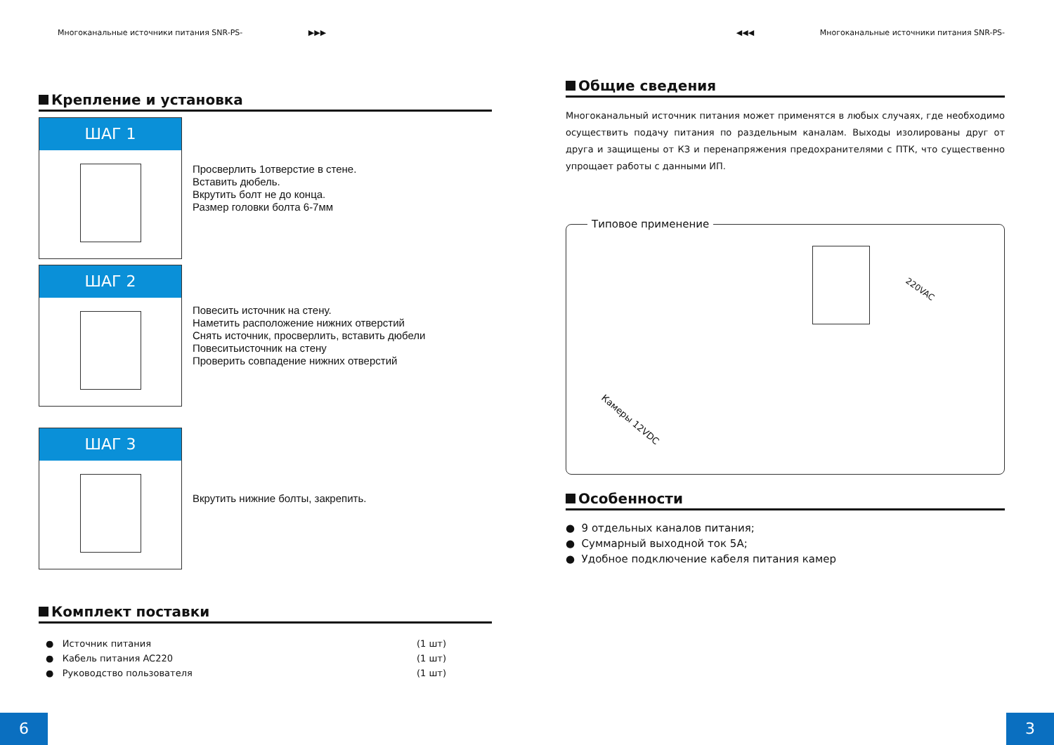Многоканальные источники питания SNR-PS- ▶▶▶
Крепление и установка
ШАГ 1
Просверлить 1отверстие в стене.
Вставить дюбель.
Вкрутить болт не до конца.
Размер головки болта 6-7мм
ШАГ 2
Повесить источник на стену.
Наметить расположение нижних отверстий
Снять источник, просверлить, вставить дюбели
Повеситьисточник на стену
Проверить совпадение нижних отверстий
ШАГ 3
Вкрутить нижние болты, закрепить.
Комплект поставки
● Источник питания (1 шт)
● Кабель питания AC220 (1 шт)
● Руководство пользователя (1 шт)
6
◀◀◀ Многоканальные источники питания SNR-PS-
Общие сведения
Многоканальный источник питания может применятся в любых случаях, где необходимо осуществить подачу питания по раздельным каналам. Выходы изолированы друг от друга и защищены от КЗ и перенапряжения предохранителями с ПТК, что существенно упрощает работы с данными ИП.
Типовое применение
220VAC
Камеры 12VDC
Особенности
● 9 отдельных каналов питания;
● Суммарный выходной ток 5А;
● Удобное подключение кабеля питания камер
3